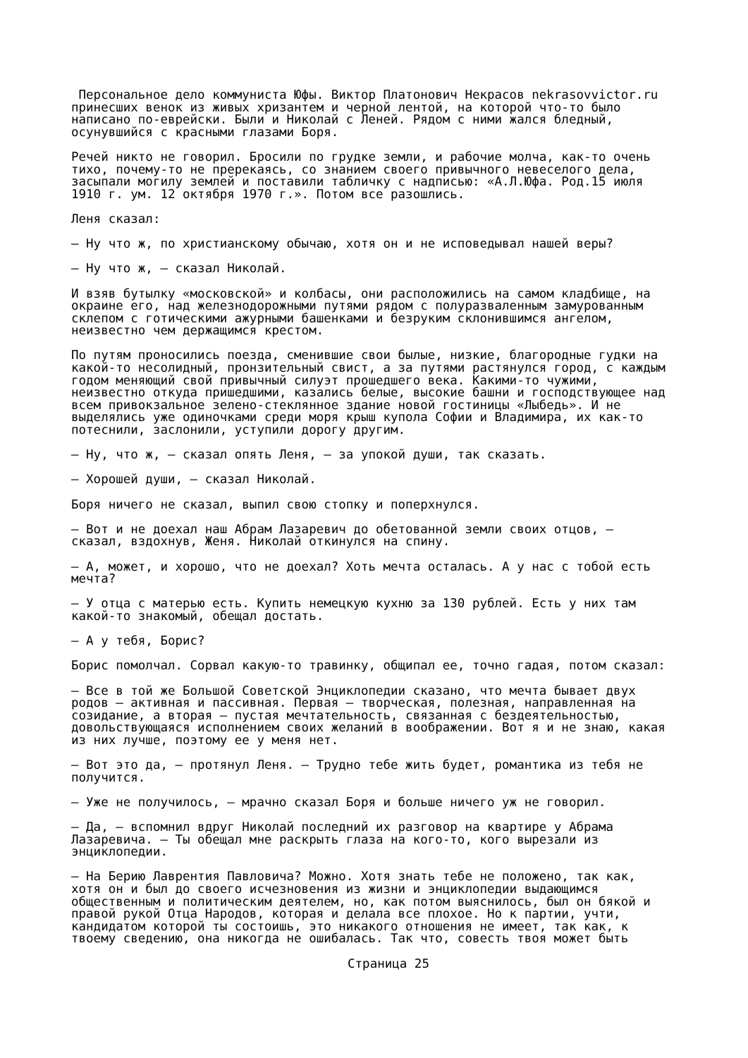Персональное дело коммуниста Юфы. Виктор Платонович Некрасов nekrasovvictor.ru принесших венок из живых хризантем и черной лентой, на которой что-то было написано по-еврейски. Были и Николай с Леней. Рядом с ними жался бледный, осунувшийся с красными глазами Боря.
Речей никто не говорил. Бросили по грудке земли, и рабочие молча, как-то очень тихо, почему-то не пререкаясь, со знанием своего привычного невеселого дела, засыпали могилу землей и поставили табличку с надписью: «А.Л.Юфа. Род.15 июля 1910 г. ум. 12 октября 1970 г.». Потом все разошлись.
Леня сказал:
— Ну что ж, по христианскому обычаю, хотя он и не исповедывал нашей веры?
— Ну что ж, — сказал Николай.
И взяв бутылку «московской» и колбасы, они расположились на самом кладбище, на окраине его, над железнодорожными путями рядом с полуразваленным замурованным склепом с готическими ажурными башенками и безруким склонившимся ангелом, неизвестно чем держащимся крестом.
По путям проносились поезда, сменившие свои былые, низкие, благородные гудки на какой-то несолидный, пронзительный свист, а за путями растянулся город, с каждым годом меняющий свой привычный силуэт прошедшего века. Какими-то чужими, неизвестно откуда пришедшими, казались белые, высокие башни и господствующее над всем привокзальное зелено-стеклянное здание новой гостиницы «Лыбедь». И не выделялись уже одиночками среди моря крыш купола Софии и Владимира, их как-то потеснили, заслонили, уступили дорогу другим.
— Ну, что ж, — сказал опять Леня, — за упокой души, так сказать.
— Хорошей души, — сказал Николай.
Боря ничего не сказал, выпил свою стопку и поперхнулся.
— Вот и не доехал наш Абрам Лазаревич до обетованной земли своих отцов, — сказал, вздохнув, Женя. Николай откинулся на спину.
— А, может, и хорошо, что не доехал? Хоть мечта осталась. А у нас с тобой есть мечта?
— У отца с матерью есть. Купить немецкую кухню за 130 рублей. Есть у них там какой-то знакомый, обещал достать.
— А у тебя, Борис?
Борис помолчал. Сорвал какую-то травинку, общипал ее, точно гадая, потом сказал:
— Все в той же Большой Советской Энциклопедии сказано, что мечта бывает двух родов — активная и пассивная. Первая — творческая, полезная, направленная на созидание, а вторая — пустая мечтательность, связанная с бездеятельностью, довольствующаяся исполнением своих желаний в воображении. Вот я и не знаю, какая из них лучше, поэтому ее у меня нет.
— Вот это да, — протянул Леня. — Трудно тебе жить будет, романтика из тебя не получится.
— Уже не получилось, — мрачно сказал Боря и больше ничего уж не говорил.
— Да, — вспомнил вдруг Николай последний их разговор на квартире у Абрама Лазаревича. — Ты обещал мне раскрыть глаза на кого-то, кого вырезали из энциклопедии.
— На Берию Лаврентия Павловича? Можно. Хотя знать тебе не положено, так как, хотя он и был до своего исчезновения из жизни и энциклопедии выдающимся общественным и политическим деятелем, но, как потом выяснилось, был он бякой и правой рукой Отца Народов, которая и делала все плохое. Но к партии, учти, кандидатом которой ты состоишь, это никакого отношения не имеет, так как, к твоему сведению, она никогда не ошибалась. Так что, совесть твоя может быть
Страница 25